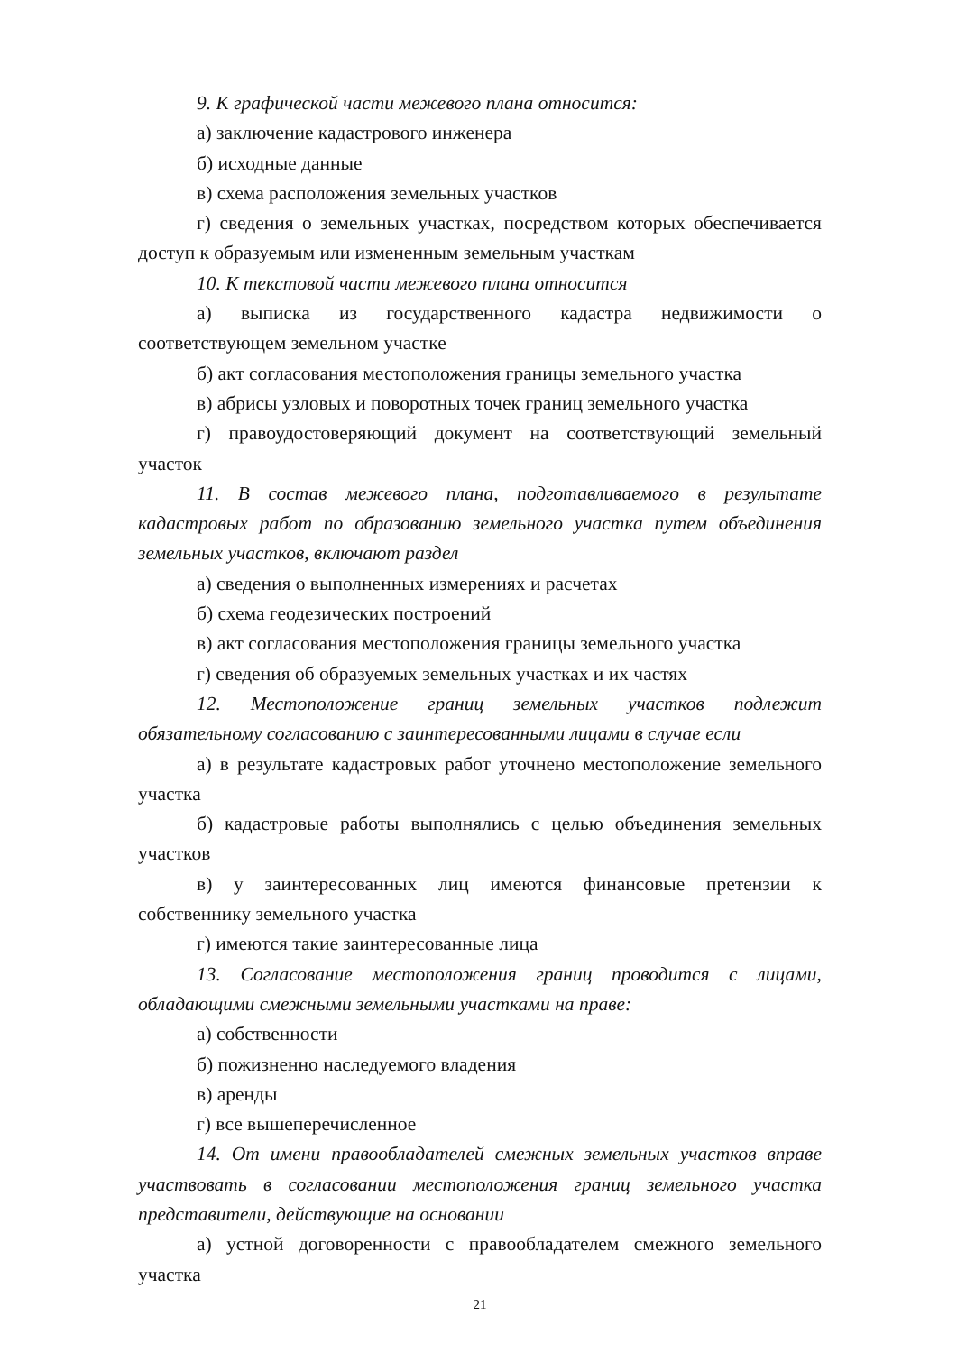9. К графической части межевого плана относится:
а) заключение кадастрового инженера
б) исходные данные
в) схема расположения земельных участков
г) сведения о земельных участках, посредством которых обеспечивается доступ к образуемым или измененным земельным участкам
10. К текстовой части межевого плана относится
а) выписка из государственного кадастра недвижимости о соответствующем земельном участке
б) акт согласования местоположения границы земельного участка
в) абрисы узловых и поворотных точек границ земельного участка
г) правоудостоверяющий документ на соответствующий земельный участок
11. В состав межевого плана, подготавливаемого в результате кадастровых работ по образованию земельного участка путем объединения земельных участков, включают раздел
а) сведения о выполненных измерениях и расчетах
б) схема геодезических построений
в) акт согласования местоположения границы земельного участка
г) сведения об образуемых земельных участках и их частях
12. Местоположение границ земельных участков подлежит обязательному согласованию с заинтересованными лицами в случае если
а) в результате кадастровых работ уточнено местоположение земельного участка
б) кадастровые работы выполнялись с целью объединения земельных участков
в) у заинтересованных лиц имеются финансовые претензии к собственнику земельного участка
г) имеются такие заинтересованные лица
13. Согласование местоположения границ проводится с лицами, обладающими смежными земельными участками на праве:
а) собственности
б) пожизненно наследуемого владения
в) аренды
г) все вышеперечисленное
14. От имени правообладателей смежных земельных участков вправе участвовать в согласовании местоположения границ земельного участка представители, действующие на основании
а) устной договоренности с правообладателем смежного земельного участка
21